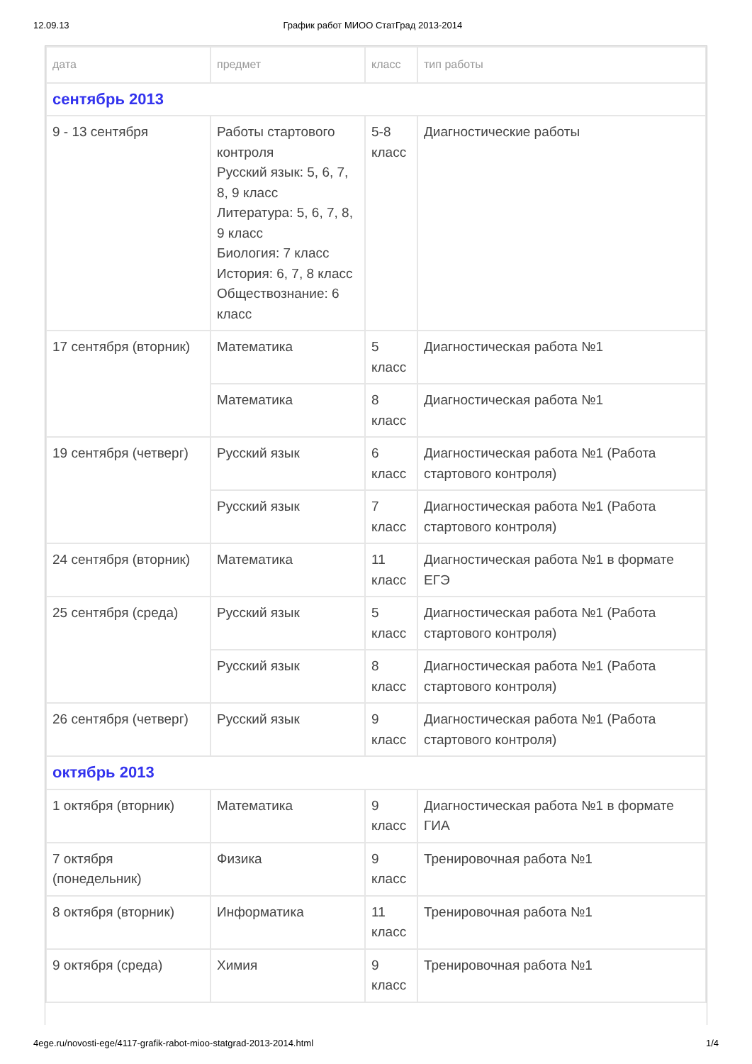12.09.13 График работ МИОО СтатГрад 2013-2014
| дата | предмет | класс | тип работы |
| --- | --- | --- | --- |
| сентябрь 2013 | | | |
| 9 - 13 сентября | Работы стартового контроля Русский язык: 5, 6, 7, 8, 9 класс Литература: 5, 6, 7, 8, 9 класс Биология: 7 класс История: 6, 7, 8 класс Обществознание: 6 класс | 5-8 класс | Диагностические работы |
| 17 сентября (вторник) | Математика | 5 класс | Диагностическая работа №1 |
| | Математика | 8 класс | Диагностическая работа №1 |
| 19 сентября (четверг) | Русский язык | 6 класс | Диагностическая работа №1 (Работа стартового контроля) |
| | Русский язык | 7 класс | Диагностическая работа №1 (Работа стартового контроля) |
| 24 сентября (вторник) | Математика | 11 класс | Диагностическая работа №1 в формате ЕГЭ |
| 25 сентября (среда) | Русский язык | 5 класс | Диагностическая работа №1 (Работа стартового контроля) |
| | Русский язык | 8 класс | Диагностическая работа №1 (Работа стартового контроля) |
| 26 сентября (четверг) | Русский язык | 9 класс | Диагностическая работа №1 (Работа стартового контроля) |
| октябрь 2013 | | | |
| 1 октября (вторник) | Математика | 9 класс | Диагностическая работа №1 в формате ГИА |
| 7 октября (понедельник) | Физика | 9 класс | Тренировочная работа №1 |
| 8 октября (вторник) | Информатика | 11 класс | Тренировочная работа №1 |
| 9 октября (среда) | Химия | 9 класс | Тренировочная работа №1 |
4ege.ru/novosti-ege/4117-grafik-rabot-mioo-statgrad-2013-2014.html 1/4